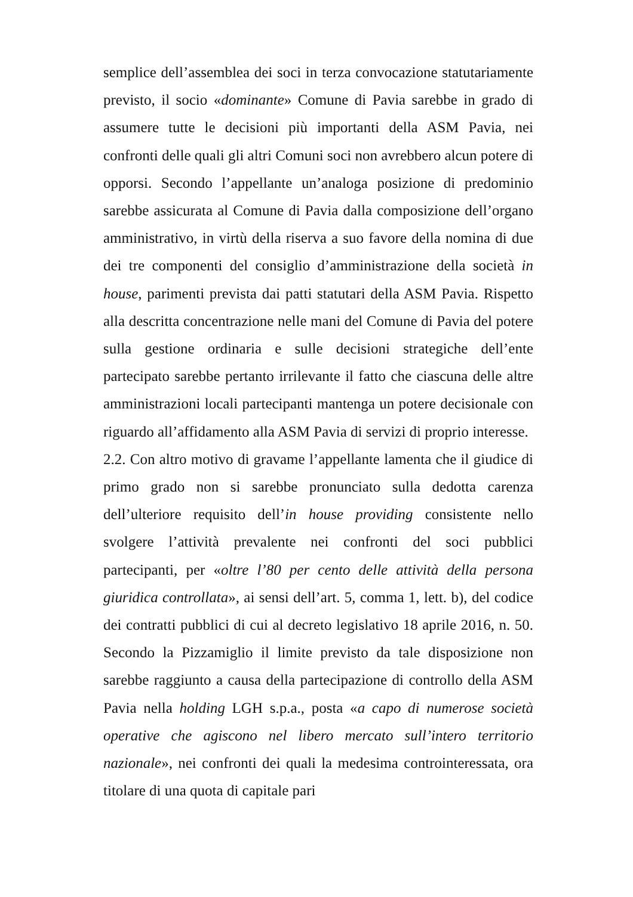semplice dell’assemblea dei soci in terza convocazione statutariamente previsto, il socio «dominante» Comune di Pavia sarebbe in grado di assumere tutte le decisioni più importanti della ASM Pavia, nei confronti delle quali gli altri Comuni soci non avrebbero alcun potere di opporsi. Secondo l’appellante un’analoga posizione di predominio sarebbe assicurata al Comune di Pavia dalla composizione dell’organo amministrativo, in virtù della riserva a suo favore della nomina di due dei tre componenti del consiglio d’amministrazione della società in house, parimenti prevista dai patti statutari della ASM Pavia. Rispetto alla descritta concentrazione nelle mani del Comune di Pavia del potere sulla gestione ordinaria e sulle decisioni strategiche dell’ente partecipato sarebbe pertanto irrilevante il fatto che ciascuna delle altre amministrazioni locali partecipanti mantenga un potere decisionale con riguardo all’affidamento alla ASM Pavia di servizi di proprio interesse.
2.2. Con altro motivo di gravame l’appellante lamenta che il giudice di primo grado non si sarebbe pronunciato sulla dedotta carenza dell’ulteriore requisito dell’in house providing consistente nello svolgere l’attività prevalente nei confronti del soci pubblici partecipanti, per «oltre l’80 per cento delle attività della persona giuridica controllata», ai sensi dell’art. 5, comma 1, lett. b), del codice dei contratti pubblici di cui al decreto legislativo 18 aprile 2016, n. 50. Secondo la Pizzamiglio il limite previsto da tale disposizione non sarebbe raggiunto a causa della partecipazione di controllo della ASM Pavia nella holding LGH s.p.a., posta «a capo di numerose società operative che agiscono nel libero mercato sull’intero territorio nazionale», nei confronti dei quali la medesima controinteressata, ora titolare di una quota di capitale pari